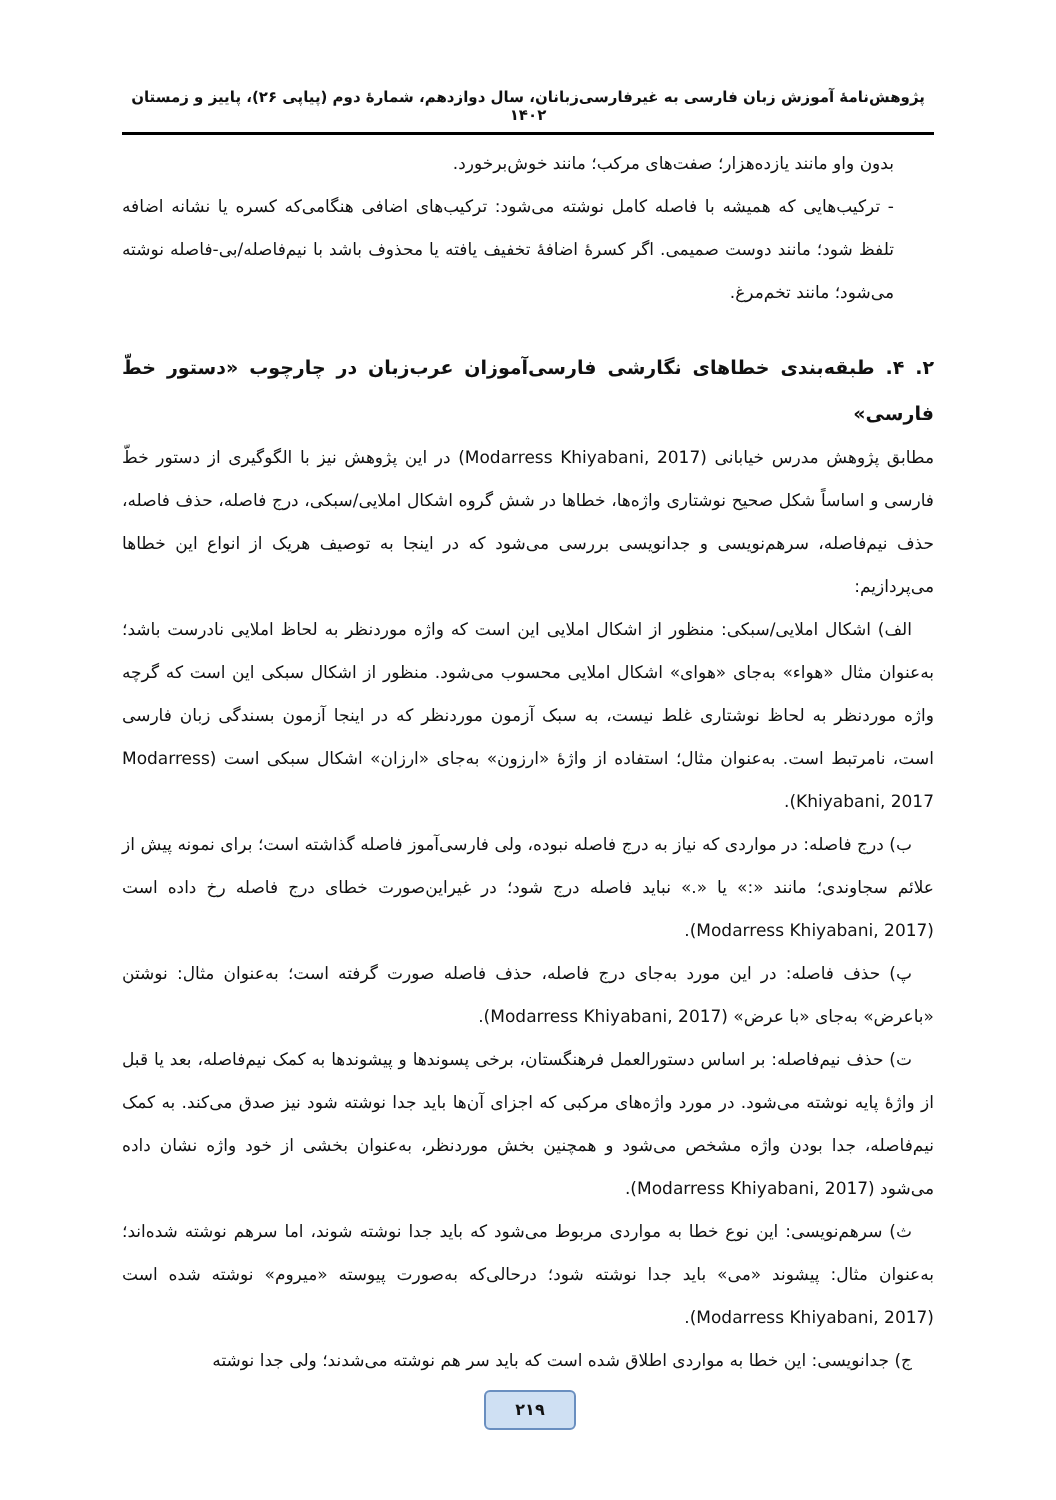پژوهش‌نامۀ آموزش زبان فارسی به غیرفارسی‌زبانان، سال دوازدهم، شمارۀ دوم (پیاپی ۲۶)، پاییز و زمستان ۱۴۰۲
بدون واو مانند یازده‌هزار؛ صفت‌های مرکب؛ مانند خوش‌برخورد.
- ترکیب‌هایی که همیشه با فاصله کامل نوشته می‌شود: ترکیب‌های اضافی هنگامی‌که کسره یا نشانه اضافه تلفظ شود؛ مانند دوست صمیمی. اگر کسرۀ اضافۀ تخفیف یافته یا محذوف باشد با نیم‌فاصله/بی-فاصله نوشته می‌شود؛ مانند تخم‌مرغ.
۲. ۴. طبقه‌بندی خطاهای نگارشی فارسی‌آموزان عرب‌زبان در چارچوب «دستور خطّ فارسی»
مطابق پژوهش مدرس خیابانی (Modarress Khiyabani, 2017) در این پژوهش نیز با الگوگیری از دستور خطّ فارسی و اساساً شکل صحیح نوشتاری واژه‌ها، خطاها در شش گروه اشکال املایی/سبکی، درج فاصله، حذف فاصله، حذف نیم‌فاصله، سرهم‌نویسی و جدانویسی بررسی می‌شود که در اینجا به توصیف هریک از انواع این خطاها می‌پردازیم:
الف) اشکال املایی/سبکی: منظور از اشکال املایی این است که واژه موردنظر به لحاظ املایی نادرست باشد؛ به‌عنوان مثال «هواء» به‌جای «هوای» اشکال املایی محسوب می‌شود. منظور از اشکال سبکی این است که گرچه واژه موردنظر به لحاظ نوشتاری غلط نیست، به سبک آزمون موردنظر که در اینجا آزمون بسندگی زبان فارسی است، نامرتبط است. به‌عنوان مثال؛ استفاده از واژۀ «ارزون» به‌جای «ارزان» اشکال سبکی است (Modarress Khiyabani, 2017).
ب) درج فاصله: در مواردی که نیاز به درج فاصله نبوده، ولی فارسی‌آموز فاصله گذاشته است؛ برای نمونه پیش از علائم سجاوندی؛ مانند «:» یا «.» نباید فاصله درج شود؛ در غیراین‌صورت خطای درج فاصله رخ داده است (Modarress Khiyabani, 2017).
پ) حذف فاصله: در این مورد به‌جای درج فاصله، حذف فاصله صورت گرفته است؛ به‌عنوان مثال: نوشتن «باعرض» به‌جای «با عرض» (Modarress Khiyabani, 2017).
ت) حذف نیم‌فاصله: بر اساس دستورالعمل فرهنگستان، برخی پسوندها و پیشوندها به کمک نیم‌فاصله، بعد یا قبل از واژۀ پایه نوشته می‌شود. در مورد واژه‌های مرکبی که اجزای آن‌ها باید جدا نوشته شود نیز صدق می‌کند. به کمک نیم‌فاصله، جدا بودن واژه مشخص می‌شود و همچنین بخش موردنظر، به‌عنوان بخشی از خود واژه نشان داده می‌شود (Modarress Khiyabani, 2017).
ث) سرهم‌نویسی: این نوع خطا به مواردی مربوط می‌شود که باید جدا نوشته شوند، اما سرهم نوشته شده‌اند؛ به‌عنوان مثال: پیشوند «می» باید جدا نوشته شود؛ درحالی‌که به‌صورت پیوسته «میروم» نوشته شده است (Modarress Khiyabani, 2017).
ج) جدانویسی: این خطا به مواردی اطلاق شده است که باید سر هم نوشته می‌شدند؛ ولی جدا نوشته
۲۱۹